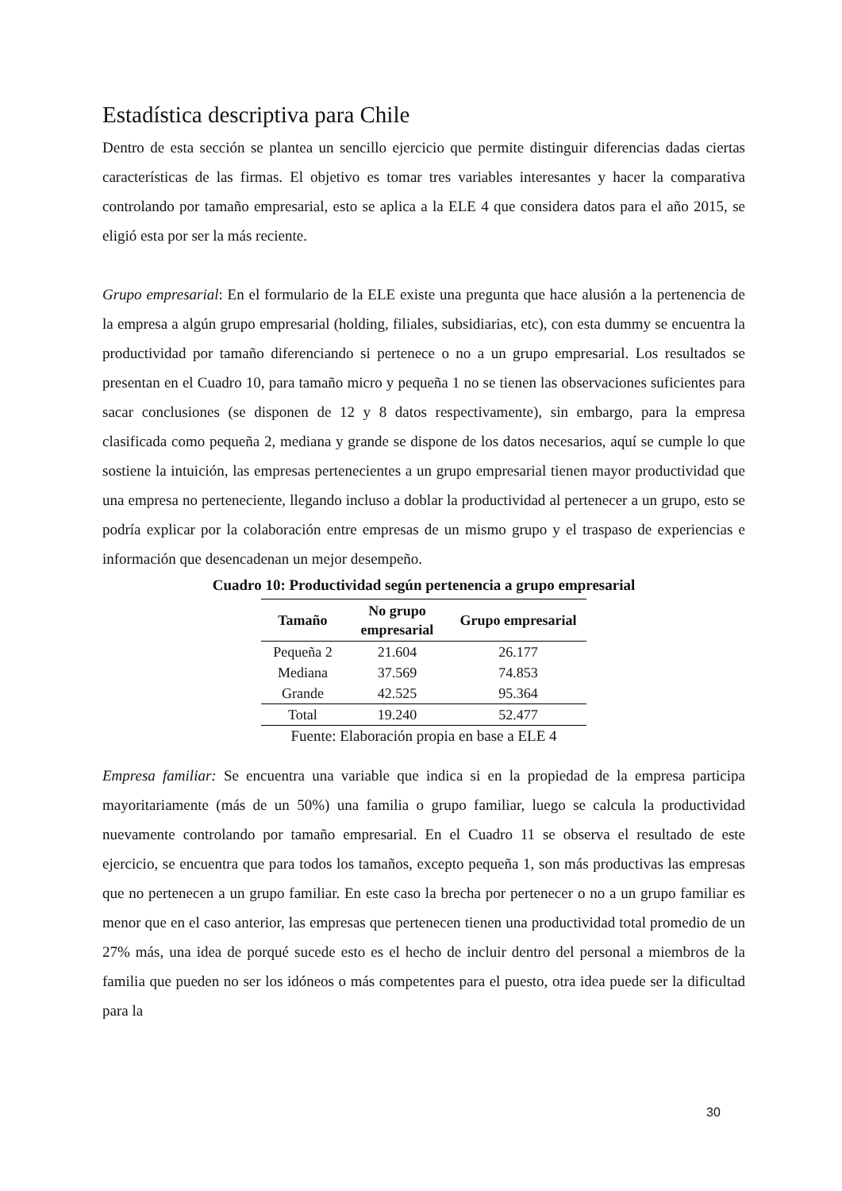Estadística descriptiva para Chile
Dentro de esta sección se plantea un sencillo ejercicio que permite distinguir diferencias dadas ciertas características de las firmas. El objetivo es tomar tres variables interesantes y hacer la comparativa controlando por tamaño empresarial, esto se aplica a la ELE 4 que considera datos para el año 2015, se eligió esta por ser la más reciente.
Grupo empresarial: En el formulario de la ELE existe una pregunta que hace alusión a la pertenencia de la empresa a algún grupo empresarial (holding, filiales, subsidiarias, etc), con esta dummy se encuentra la productividad por tamaño diferenciando si pertenece o no a un grupo empresarial. Los resultados se presentan en el Cuadro 10, para tamaño micro y pequeña 1 no se tienen las observaciones suficientes para sacar conclusiones (se disponen de 12 y 8 datos respectivamente), sin embargo, para la empresa clasificada como pequeña 2, mediana y grande se dispone de los datos necesarios, aquí se cumple lo que sostiene la intuición, las empresas pertenecientes a un grupo empresarial tienen mayor productividad que una empresa no perteneciente, llegando incluso a doblar la productividad al pertenecer a un grupo, esto se podría explicar por la colaboración entre empresas de un mismo grupo y el traspaso de experiencias e información que desencadenan un mejor desempeño.
Cuadro 10: Productividad según pertenencia a grupo empresarial
| Tamaño | No grupo empresarial | Grupo empresarial |
| --- | --- | --- |
| Pequeña 2 | 21.604 | 26.177 |
| Mediana | 37.569 | 74.853 |
| Grande | 42.525 | 95.364 |
| Total | 19.240 | 52.477 |
Fuente: Elaboración propia en base a ELE 4
Empresa familiar: Se encuentra una variable que indica si en la propiedad de la empresa participa mayoritariamente (más de un 50%) una familia o grupo familiar, luego se calcula la productividad nuevamente controlando por tamaño empresarial. En el Cuadro 11 se observa el resultado de este ejercicio, se encuentra que para todos los tamaños, excepto pequeña 1, son más productivas las empresas que no pertenecen a un grupo familiar. En este caso la brecha por pertenecer o no a un grupo familiar es menor que en el caso anterior, las empresas que pertenecen tienen una productividad total promedio de un 27% más, una idea de porqué sucede esto es el hecho de incluir dentro del personal a miembros de la familia que pueden no ser los idóneos o más competentes para el puesto, otra idea puede ser la dificultad para la
30